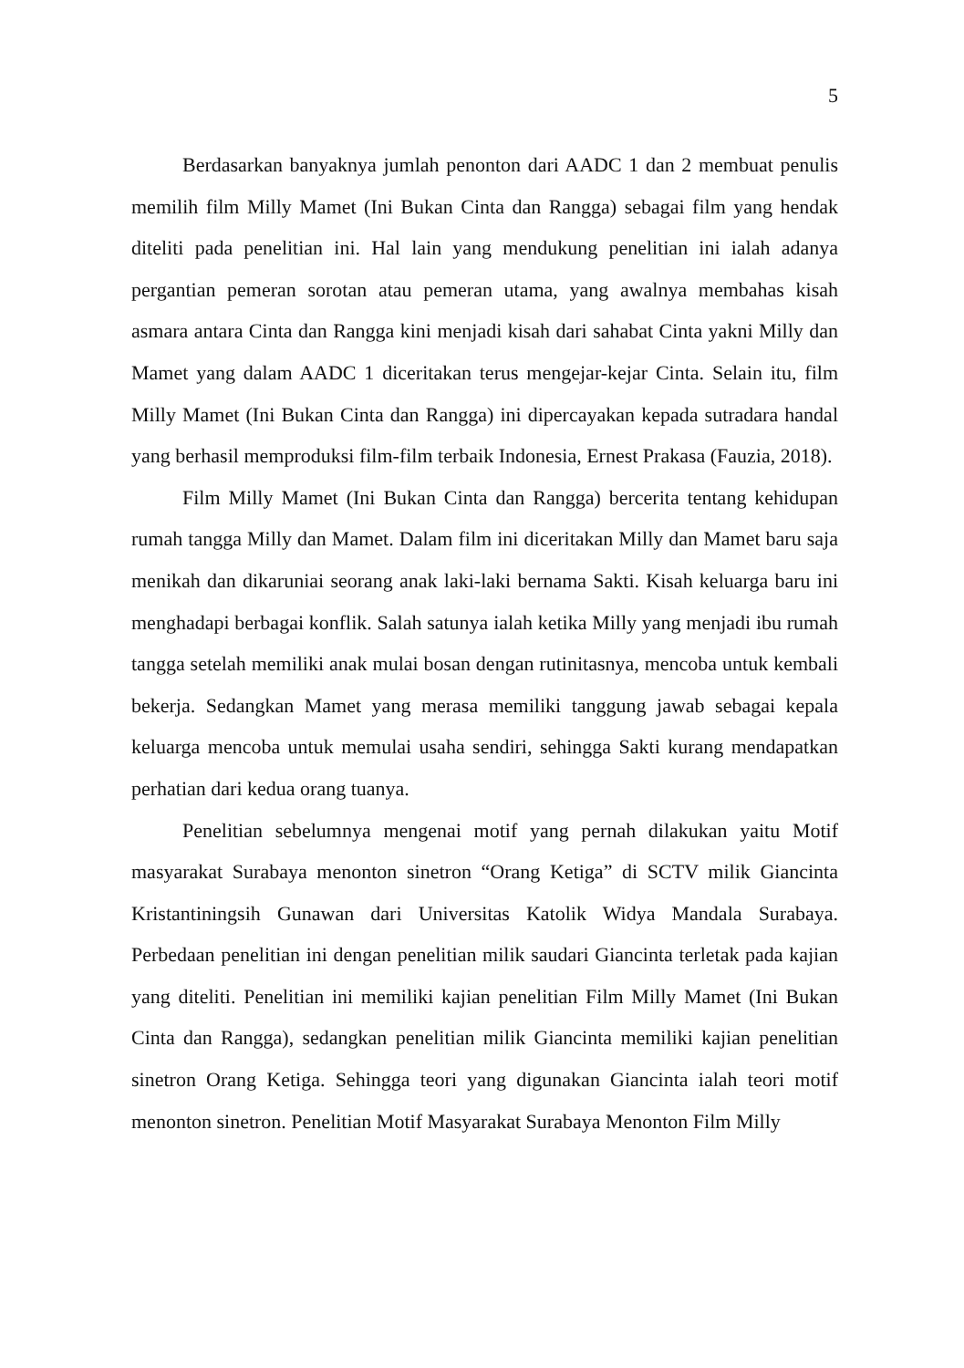5
Berdasarkan banyaknya jumlah penonton dari AADC 1 dan 2 membuat penulis memilih film Milly Mamet (Ini Bukan Cinta dan Rangga) sebagai film yang hendak diteliti pada penelitian ini. Hal lain yang mendukung penelitian ini ialah adanya pergantian pemeran sorotan atau pemeran utama, yang awalnya membahas kisah asmara antara Cinta dan Rangga kini menjadi kisah dari sahabat Cinta yakni Milly dan Mamet yang dalam AADC 1 diceritakan terus mengejar-kejar Cinta. Selain itu, film Milly Mamet (Ini Bukan Cinta dan Rangga) ini dipercayakan kepada sutradara handal yang berhasil memproduksi film-film terbaik Indonesia, Ernest Prakasa (Fauzia, 2018).
Film Milly Mamet (Ini Bukan Cinta dan Rangga) bercerita tentang kehidupan rumah tangga Milly dan Mamet. Dalam film ini diceritakan Milly dan Mamet baru saja menikah dan dikaruniai seorang anak laki-laki bernama Sakti. Kisah keluarga baru ini menghadapi berbagai konflik. Salah satunya ialah ketika Milly yang menjadi ibu rumah tangga setelah memiliki anak mulai bosan dengan rutinitasnya, mencoba untuk kembali bekerja. Sedangkan Mamet yang merasa memiliki tanggung jawab sebagai kepala keluarga mencoba untuk memulai usaha sendiri, sehingga Sakti kurang mendapatkan perhatian dari kedua orang tuanya.
Penelitian sebelumnya mengenai motif yang pernah dilakukan yaitu Motif masyarakat Surabaya menonton sinetron “Orang Ketiga” di SCTV milik Giancinta Kristantiningsih Gunawan dari Universitas Katolik Widya Mandala Surabaya. Perbedaan penelitian ini dengan penelitian milik saudari Giancinta terletak pada kajian yang diteliti. Penelitian ini memiliki kajian penelitian Film Milly Mamet (Ini Bukan Cinta dan Rangga), sedangkan penelitian milik Giancinta memiliki kajian penelitian sinetron Orang Ketiga. Sehingga teori yang digunakan Giancinta ialah teori motif menonton sinetron. Penelitian Motif Masyarakat Surabaya Menonton Film Milly